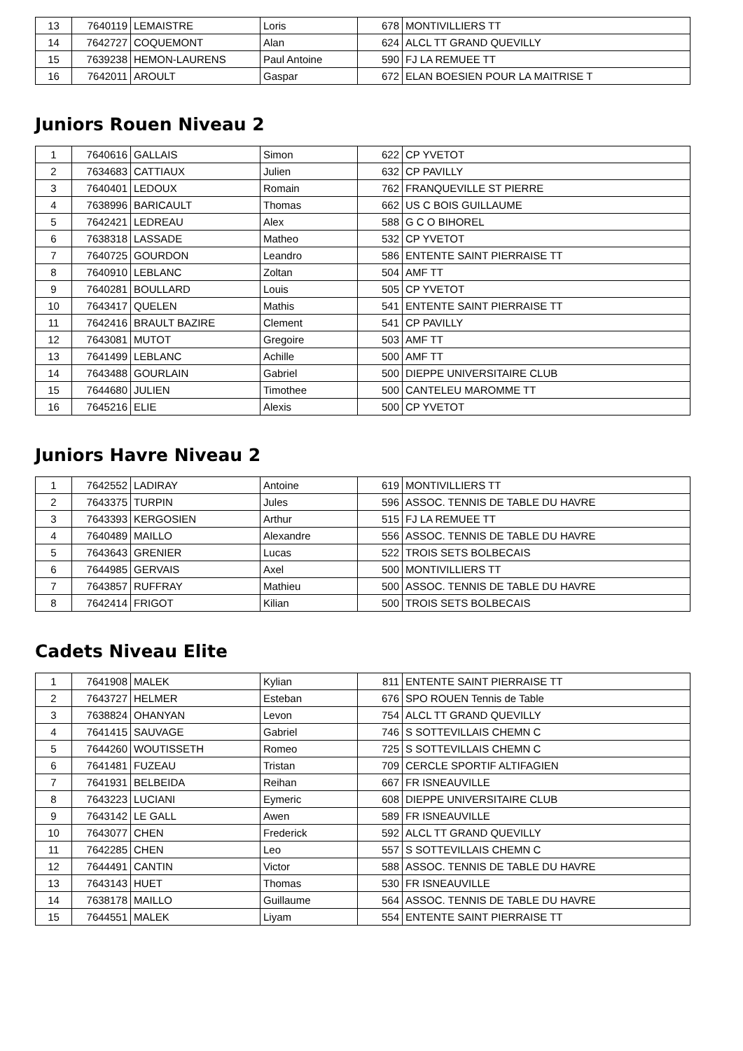| 13 | 7640119 | LEMAISTRE | Loris | 678 | MONTIVILLIERS TT |
| 14 | 7642727 | COQUEMONT | Alan | 624 | ALCL TT GRAND QUEVILLY |
| 15 | 7639238 | HEMON-LAURENS | Paul Antoine | 590 | FJ LA REMUEE TT |
| 16 | 7642011 | AROULT | Gaspar | 672 | ELAN BOESIEN POUR LA MAITRISE T |
Juniors Rouen Niveau 2
| 1 | 7640616 | GALLAIS | Simon | 622 | CP YVETOT |
| 2 | 7634683 | CATTIAUX | Julien | 632 | CP PAVILLY |
| 3 | 7640401 | LEDOUX | Romain | 762 | FRANQUEVILLE ST PIERRE |
| 4 | 7638996 | BARICAULT | Thomas | 662 | US C BOIS GUILLAUME |
| 5 | 7642421 | LEDREAU | Alex | 588 | G C O BIHOREL |
| 6 | 7638318 | LASSADE | Matheo | 532 | CP YVETOT |
| 7 | 7640725 | GOURDON | Leandro | 586 | ENTENTE SAINT PIERRAISE TT |
| 8 | 7640910 | LEBLANC | Zoltan | 504 | AMF TT |
| 9 | 7640281 | BOULLARD | Louis | 505 | CP YVETOT |
| 10 | 7643417 | QUELEN | Mathis | 541 | ENTENTE SAINT PIERRAISE TT |
| 11 | 7642416 | BRAULT BAZIRE | Clement | 541 | CP PAVILLY |
| 12 | 7643081 | MUTOT | Gregoire | 503 | AMF TT |
| 13 | 7641499 | LEBLANC | Achille | 500 | AMF TT |
| 14 | 7643488 | GOURLAIN | Gabriel | 500 | DIEPPE UNIVERSITAIRE CLUB |
| 15 | 7644680 | JULIEN | Timothee | 500 | CANTELEU MAROMME TT |
| 16 | 7645216 | ELIE | Alexis | 500 | CP YVETOT |
Juniors Havre Niveau 2
| 1 | 7642552 | LADIRAY | Antoine | 619 | MONTIVILLIERS TT |
| 2 | 7643375 | TURPIN | Jules | 596 | ASSOC. TENNIS DE TABLE DU HAVRE |
| 3 | 7643393 | KERGOSIEN | Arthur | 515 | FJ LA REMUEE TT |
| 4 | 7640489 | MAILLO | Alexandre | 556 | ASSOC. TENNIS DE TABLE DU HAVRE |
| 5 | 7643643 | GRENIER | Lucas | 522 | TROIS SETS BOLBECAIS |
| 6 | 7644985 | GERVAIS | Axel | 500 | MONTIVILLIERS TT |
| 7 | 7643857 | RUFFRAY | Mathieu | 500 | ASSOC. TENNIS DE TABLE DU HAVRE |
| 8 | 7642414 | FRIGOT | Kilian | 500 | TROIS SETS BOLBECAIS |
Cadets Niveau Elite
| 1 | 7641908 | MALEK | Kylian | 811 | ENTENTE SAINT PIERRAISE TT |
| 2 | 7643727 | HELMER | Esteban | 676 | SPO ROUEN Tennis de Table |
| 3 | 7638824 | OHANYAN | Levon | 754 | ALCL TT GRAND QUEVILLY |
| 4 | 7641415 | SAUVAGE | Gabriel | 746 | S SOTTEVILLAIS CHEMN C |
| 5 | 7644260 | WOUTISSETH | Romeo | 725 | S SOTTEVILLAIS CHEMN C |
| 6 | 7641481 | FUZEAU | Tristan | 709 | CERCLE SPORTIF ALTIFAGIEN |
| 7 | 7641931 | BELBEIDA | Reihan | 667 | FR ISNEAUVILLE |
| 8 | 7643223 | LUCIANI | Eymeric | 608 | DIEPPE UNIVERSITAIRE CLUB |
| 9 | 7643142 | LE GALL | Awen | 589 | FR ISNEAUVILLE |
| 10 | 7643077 | CHEN | Frederick | 592 | ALCL TT GRAND QUEVILLY |
| 11 | 7642285 | CHEN | Leo | 557 | S SOTTEVILLAIS CHEMN C |
| 12 | 7644491 | CANTIN | Victor | 588 | ASSOC. TENNIS DE TABLE DU HAVRE |
| 13 | 7643143 | HUET | Thomas | 530 | FR ISNEAUVILLE |
| 14 | 7638178 | MAILLO | Guillaume | 564 | ASSOC. TENNIS DE TABLE DU HAVRE |
| 15 | 7644551 | MALEK | Liyam | 554 | ENTENTE SAINT PIERRAISE TT |